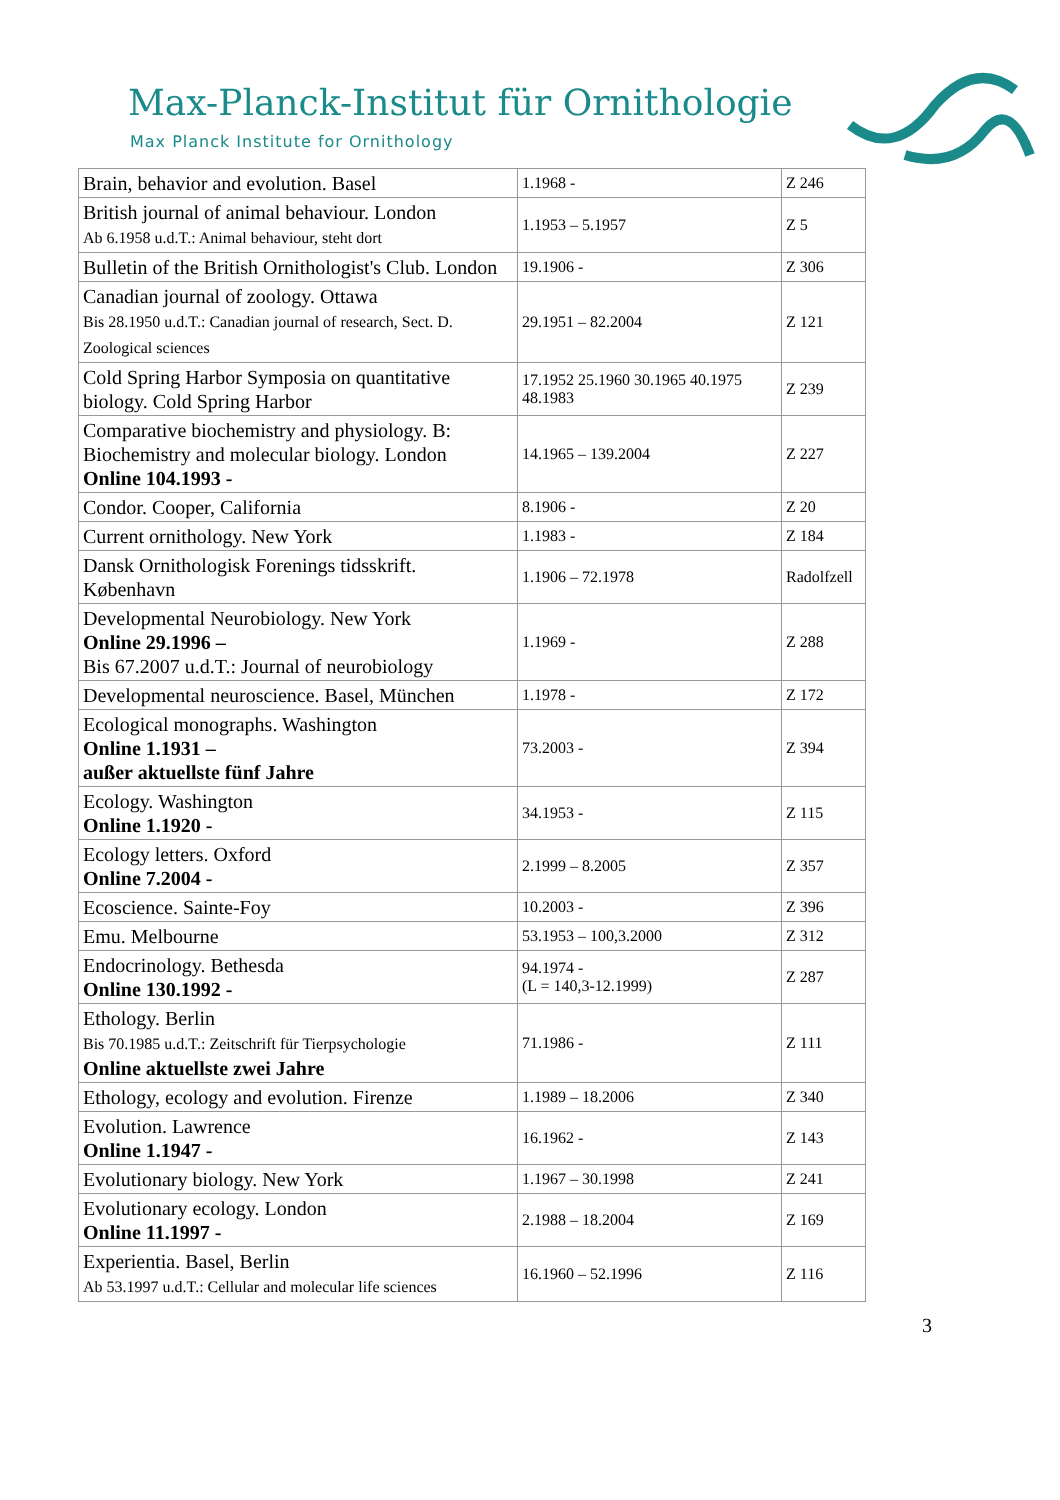Max-Planck-Institut für Ornithologie
Max Planck Institute for Ornithology
| Brain, behavior and evolution. Basel | 1.1968 - | Z 246 |
| British journal of animal behaviour. London Ab 6.1958 u.d.T.: Animal behaviour, steht dort | 1.1953 – 5.1957 | Z 5 |
| Bulletin of the British Ornithologist's Club. London | 19.1906 - | Z 306 |
| Canadian journal of zoology. Ottawa Bis 28.1950 u.d.T.: Canadian journal of research, Sect. D. Zoological sciences | 29.1951 – 82.2004 | Z 121 |
| Cold Spring Harbor Symposia on quantitative biology. Cold Spring Harbor | 17.1952 25.1960 30.1965 40.1975 48.1983 | Z 239 |
| Comparative biochemistry and physiology. B: Biochemistry and molecular biology. London Online 104.1993 - | 14.1965 – 139.2004 | Z 227 |
| Condor. Cooper, California | 8.1906 - | Z 20 |
| Current ornithology. New York | 1.1983 - | Z 184 |
| Dansk Ornithologisk Forenings tidsskrift. København | 1.1906 – 72.1978 | Radolfzell |
| Developmental Neurobiology. New York Online 29.1996 – Bis 67.2007 u.d.T.: Journal of neurobiology | 1.1969 - | Z 288 |
| Developmental neuroscience. Basel, München | 1.1978 - | Z 172 |
| Ecological monographs. Washington Online 1.1931 – außer aktuellste fünf Jahre | 73.2003 - | Z 394 |
| Ecology. Washington Online 1.1920 - | 34.1953 - | Z 115 |
| Ecology letters. Oxford Online 7.2004 - | 2.1999 – 8.2005 | Z 357 |
| Ecoscience. Sainte-Foy | 10.2003 - | Z 396 |
| Emu. Melbourne | 53.1953 – 100,3.2000 | Z 312 |
| Endocrinology. Bethesda Online 130.1992 - | 94.1974 - (L = 140,3-12.1999) | Z 287 |
| Ethology. Berlin Bis 70.1985 u.d.T.: Zeitschrift für Tierpsychologie Online aktuellste zwei Jahre | 71.1986 - | Z 111 |
| Ethology, ecology and evolution. Firenze | 1.1989 – 18.2006 | Z 340 |
| Evolution. Lawrence Online 1.1947 - | 16.1962 - | Z 143 |
| Evolutionary biology. New York | 1.1967 – 30.1998 | Z 241 |
| Evolutionary ecology. London Online 11.1997 - | 2.1988 – 18.2004 | Z 169 |
| Experientia. Basel, Berlin Ab 53.1997 u.d.T.: Cellular and molecular life sciences | 16.1960 – 52.1996 | Z 116 |
3